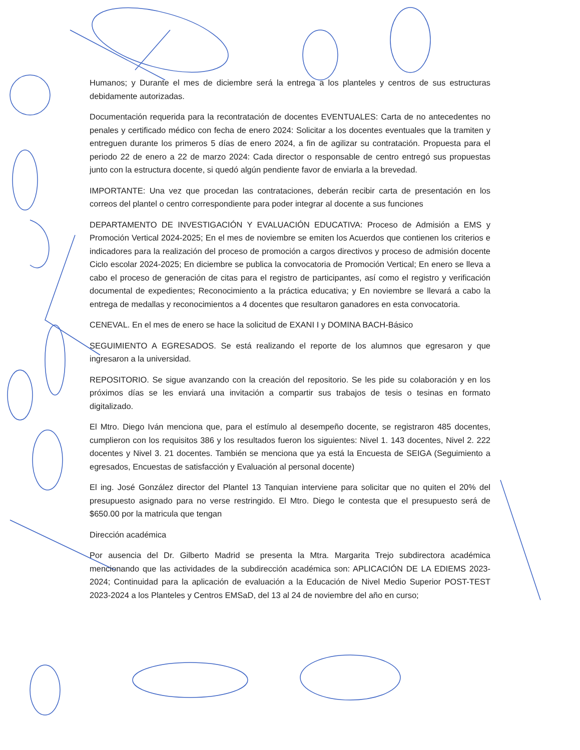Humanos; y Durante el mes de diciembre será la entrega a los planteles y centros de sus estructuras debidamente autorizadas.
Documentación requerida para la recontratación de docentes EVENTUALES: Carta de no antecedentes no penales y certificado médico con fecha de enero 2024: Solicitar a los docentes eventuales que la tramiten y entreguen durante los primeros 5 días de enero 2024, a fin de agilizar su contratación. Propuesta para el periodo 22 de enero a 22 de marzo 2024: Cada director o responsable de centro entregó sus propuestas junto con la estructura docente, si quedó algún pendiente favor de enviarla a la brevedad.
IMPORTANTE: Una vez que procedan las contrataciones, deberán recibir carta de presentación en los correos del plantel o centro correspondiente para poder integrar al docente a sus funciones
DEPARTAMENTO DE INVESTIGACIÓN Y EVALUACIÓN EDUCATIVA: Proceso de Admisión a EMS y Promoción Vertical 2024-2025; En el mes de noviembre se emiten los Acuerdos que contienen los criterios e indicadores para la realización del proceso de promoción a cargos directivos y proceso de admisión docente Ciclo escolar 2024-2025; En diciembre se publica la convocatoria de Promoción Vertical; En enero se lleva a cabo el proceso de generación de citas para el registro de participantes, así como el registro y verificación documental de expedientes; Reconocimiento a la práctica educativa; y En noviembre se llevará a cabo la entrega de medallas y reconocimientos a 4 docentes que resultaron ganadores en esta convocatoria.
CENEVAL. En el mes de enero se hace la solicitud de EXANI I y DOMINA BACH-Básico
SEGUIMIENTO A EGRESADOS. Se está realizando el reporte de los alumnos que egresaron y que ingresaron a la universidad.
REPOSITORIO. Se sigue avanzando con la creación del repositorio. Se les pide su colaboración y en los próximos días se les enviará una invitación a compartir sus trabajos de tesis o tesinas en formato digitalizado.
El Mtro. Diego Iván menciona que, para el estímulo al desempeño docente, se registraron 485 docentes, cumplieron con los requisitos 386 y los resultados fueron los siguientes: Nivel 1. 143 docentes, Nivel 2. 222 docentes y Nivel 3. 21 docentes. También se menciona que ya está la Encuesta de SEIGA (Seguimiento a egresados, Encuestas de satisfacción y Evaluación al personal docente)
El ing. José González director del Plantel 13 Tanquian interviene para solicitar que no quiten el 20% del presupuesto asignado para no verse restringido. El Mtro. Diego le contesta que el presupuesto será de $650.00 por la matricula que tengan
Dirección académica
Por ausencia del Dr. Gilberto Madrid se presenta la Mtra. Margarita Trejo subdirectora académica mencionando que las actividades de la subdirección académica son: APLICACIÓN DE LA EDIEMS 2023-2024; Continuidad para la aplicación de evaluación a la Educación de Nivel Medio Superior POST-TEST 2023-2024 a los Planteles y Centros EMSaD, del 13 al 24 de noviembre del año en curso;